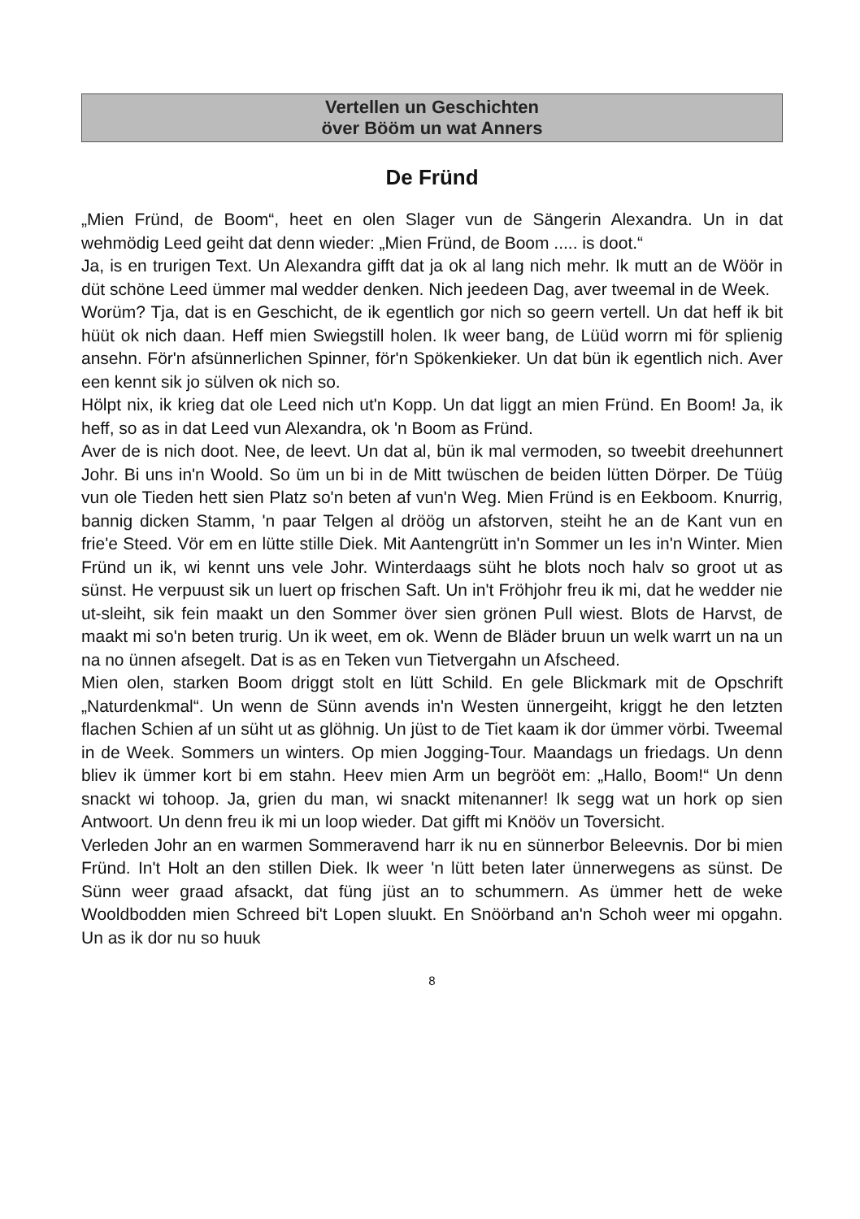Vertellen un Geschichten
över Bööm un wat Anners
De Fründ
„Mien Fründ, de Boom“, heet en olen Slager vun de Sängerin Alexandra. Un in dat wehmödig Leed geiht dat denn wieder: „Mien Fründ, de Boom ..... is doot.“
Ja, is en trurigen Text. Un Alexandra gifft dat ja ok al lang nich mehr. Ik mutt an de Wöör in düt schöne Leed ümmer mal wedder denken. Nich jeedeen Dag, aver tweemal in de Week.
Worüm? Tja, dat is en Geschicht, de ik egentlich gor nich so geern vertell. Un dat heff ik bit hüüt ok nich daan. Heff mien Swiegstill holen. Ik weer bang, de Lüüd worrn mi för splienig ansehn. För'n afsünnerlichen Spinner, för'n Spökenkieker. Un dat bün ik egentlich nich. Aver een kennt sik jo sülven ok nich so.
Hölpt nix, ik krieg dat ole Leed nich ut'n Kopp. Un dat liggt an mien Fründ. En Boom! Ja, ik heff, so as in dat Leed vun Alexandra, ok 'n Boom as Fründ.
Aver de is nich doot. Nee, de leevt. Un dat al, bün ik mal vermoden, so tweebit dreehunnert Johr. Bi uns in'n Woold. So üm un bi in de Mitt twüschen de beiden lütten Dörper. De Tüüg vun ole Tieden hett sien Platz so'n beten af vun'n Weg. Mien Fründ is en Eekboom. Knurrig, bannig dicken Stamm, 'n paar Telgen al dröög un afstorven, steiht he an de Kant vun en frie'e Steed. Vör em en lütte stille Diek. Mit Aantengrütt in'n Sommer un Ies in'n Winter. Mien Fründ un ik, wi kennt uns vele Johr. Winterdaags süht he blots noch halv so groot ut as sünst. He verpuust sik un luert op frischen Saft. Un in't Fröhjohr freu ik mi, dat he wedder nie ut-sleiht, sik fein maakt un den Sommer över sien grönen Pull wiest. Blots de Harvst, de maakt mi so'n beten trurig. Un ik weet, em ok. Wenn de Bläder bruun un welk warrt un na un na no ünnen afsegelt. Dat is as en Teken vun Tietvergahn un Afscheed.
Mien olen, starken Boom driggt stolt en lütt Schild. En gele Blickmark mit de Opschrift „Naturdenkmal“. Un wenn de Sünn avends in'n Westen ünnergeiht, kriggt he den letzten flachen Schien af un süht ut as glöhnig. Un jüst to de Tiet kaam ik dor ümmer vörbi. Tweemal in de Week. Sommers un winters. Op mien Jogging-Tour. Maandags un friedags. Un denn bliev ik ümmer kort bi em stahn. Heev mien Arm un begrööt em: „Hallo, Boom!“ Un denn snackt wi tohoop. Ja, grien du man, wi snackt mitenanner! Ik segg wat un hork op sien Antwoort. Un denn freu ik mi un loop wieder. Dat gifft mi Knööv un Toversicht.
Verleden Johr an en warmen Sommeravend harr ik nu en sünnerbor Beleevnis. Dor bi mien Fründ. In't Holt an den stillen Diek. Ik weer 'n lütt beten later ünnerwegens as sünst. De Sünn weer graad afsackt, dat füng jüst an to schummern. As ümmer hett de weke Wooldbodden mien Schreed bi't Lopen sluukt. En Snöörband an'n Schoh weer mi opgahn. Un as ik dor nu so huuk
8